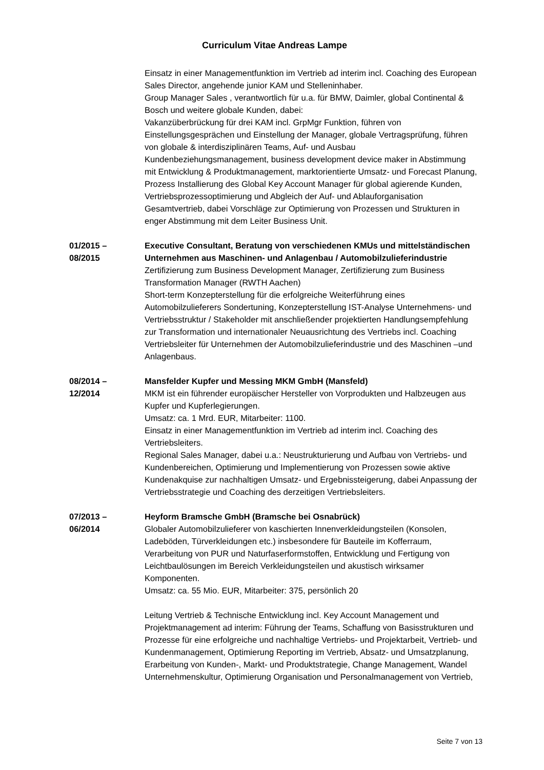Curriculum Vitae Andreas Lampe
Einsatz in einer Managementfunktion im Vertrieb ad interim incl. Coaching des European Sales Director, angehende junior KAM und Stelleninhaber.
Group Manager Sales , verantwortlich für u.a. für BMW, Daimler, global Continental & Bosch und weitere globale Kunden, dabei:
Vakanzüberbrückung für drei KAM incl. GrpMgr Funktion, führen von Einstellungsgesprächen und Einstellung der Manager, globale Vertragsprüfung, führen von globale & interdisziplinären Teams, Auf- und Ausbau Kundenbeziehungsmanagement, business development device maker in Abstimmung mit Entwicklung & Produktmanagement, marktorientierte Umsatz- und Forecast Planung, Prozess Installierung des Global Key Account Manager für global agierende Kunden, Vertriebsprozessoptimierung und Abgleich der Auf- und Ablauforganisation Gesamtvertrieb, dabei Vorschläge zur Optimierung von Prozessen und Strukturen in enger Abstimmung mit dem Leiter Business Unit.
01/2015 –
08/2015
Executive Consultant, Beratung von verschiedenen KMUs und mittelständischen Unternehmen aus Maschinen- und Anlagenbau / Automobilzulieferindustrie
Zertifizierung zum Business Development Manager, Zertifizierung zum Business Transformation Manager (RWTH Aachen)
Short-term Konzepterstellung für die erfolgreiche Weiterführung eines Automobilzulieferers Sondertuning, Konzepterstellung IST-Analyse Unternehmens- und Vertriebsstruktur / Stakeholder mit anschließender projektierten Handlungsempfehlung zur Transformation und internationaler Neuausrichtung des Vertriebs incl. Coaching Vertriebsleiter für Unternehmen der Automobilzulieferindustrie und des Maschinen –und Anlagenbaus.
08/2014 –
12/2014
Mansfelder Kupfer und Messing MKM GmbH (Mansfeld)
MKM ist ein führender europäischer Hersteller von Vorprodukten und Halbzeugen aus Kupfer und Kupferlegierungen.
Umsatz: ca. 1 Mrd. EUR, Mitarbeiter: 1100.
Einsatz in einer Managementfunktion im Vertrieb ad interim incl. Coaching des Vertriebsleiters.
Regional Sales Manager, dabei u.a.: Neustrukturierung und Aufbau von Vertriebs- und Kundenbereichen, Optimierung und Implementierung von Prozessen sowie aktive Kundenakquise zur nachhaltigen Umsatz- und Ergebnissteigerung, dabei Anpassung der Vertriebsstrategie und Coaching des derzeitigen Vertriebsleiters.
07/2013 –
06/2014
Heyform Bramsche GmbH (Bramsche bei Osnabrück)
Globaler Automobilzulieferer von kaschierten Innenverkleidungsteilen (Konsolen, Ladeböden, Türverkleidungen etc.) insbesondere für Bauteile im Kofferraum, Verarbeitung von PUR und Naturfaserformstoffen, Entwicklung und Fertigung von Leichtbaulösungen im Bereich Verkleidungsteilen und akustisch wirksamer Komponenten.
Umsatz: ca. 55 Mio. EUR, Mitarbeiter: 375, persönlich 20
Leitung Vertrieb & Technische Entwicklung incl. Key Account Management und Projektmanagement ad interim: Führung der Teams, Schaffung von Basisstrukturen und Prozesse für eine erfolgreiche und nachhaltige Vertriebs- und Projektarbeit, Vertrieb- und Kundenmanagement, Optimierung Reporting im Vertrieb, Absatz- und Umsatzplanung, Erarbeitung von Kunden-, Markt- und Produktstrategie, Change Management, Wandel Unternehmenskultur, Optimierung Organisation und Personalmanagement von Vertrieb,
Seite 7 von 13